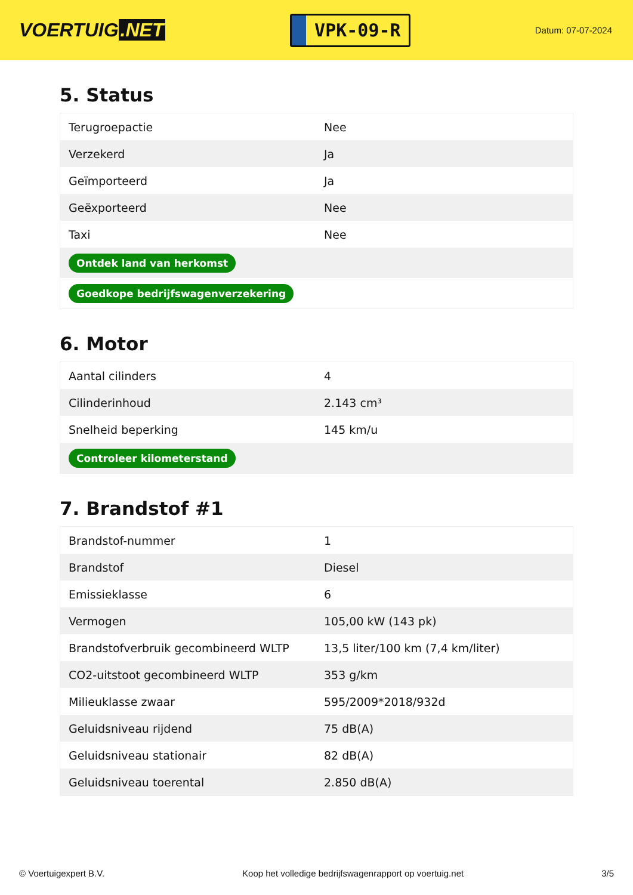VOERTUIG.NET
VPK-09-R
Datum: 07-07-2024
5. Status
| Terugroepactie | Nee |
| Verzekerd | Ja |
| Geïmporteerd | Ja |
| Geëxporteerd | Nee |
| Taxi | Nee |
| Ontdek land van herkomst | |
| Goedkope bedrijfswagenverzekering | |
6. Motor
| Aantal cilinders | 4 |
| Cilinderinhoud | 2.143 cm³ |
| Snelheid beperking | 145 km/u |
| Controleer kilometerstand | |
7. Brandstof #1
| Brandstof-nummer | 1 |
| Brandstof | Diesel |
| Emissieklasse | 6 |
| Vermogen | 105,00 kW (143 pk) |
| Brandstofverbruik gecombineerd WLTP | 13,5 liter/100 km (7,4 km/liter) |
| CO2-uitstoot gecombineerd WLTP | 353 g/km |
| Milieuklasse zwaar | 595/2009*2018/932d |
| Geluidsniveau rijdend | 75 dB(A) |
| Geluidsniveau stationair | 82 dB(A) |
| Geluidsniveau toerental | 2.850 dB(A) |
© Voertuigexpert B.V. Koop het volledige bedrijfswagenrapport op voertuig.net 3/5